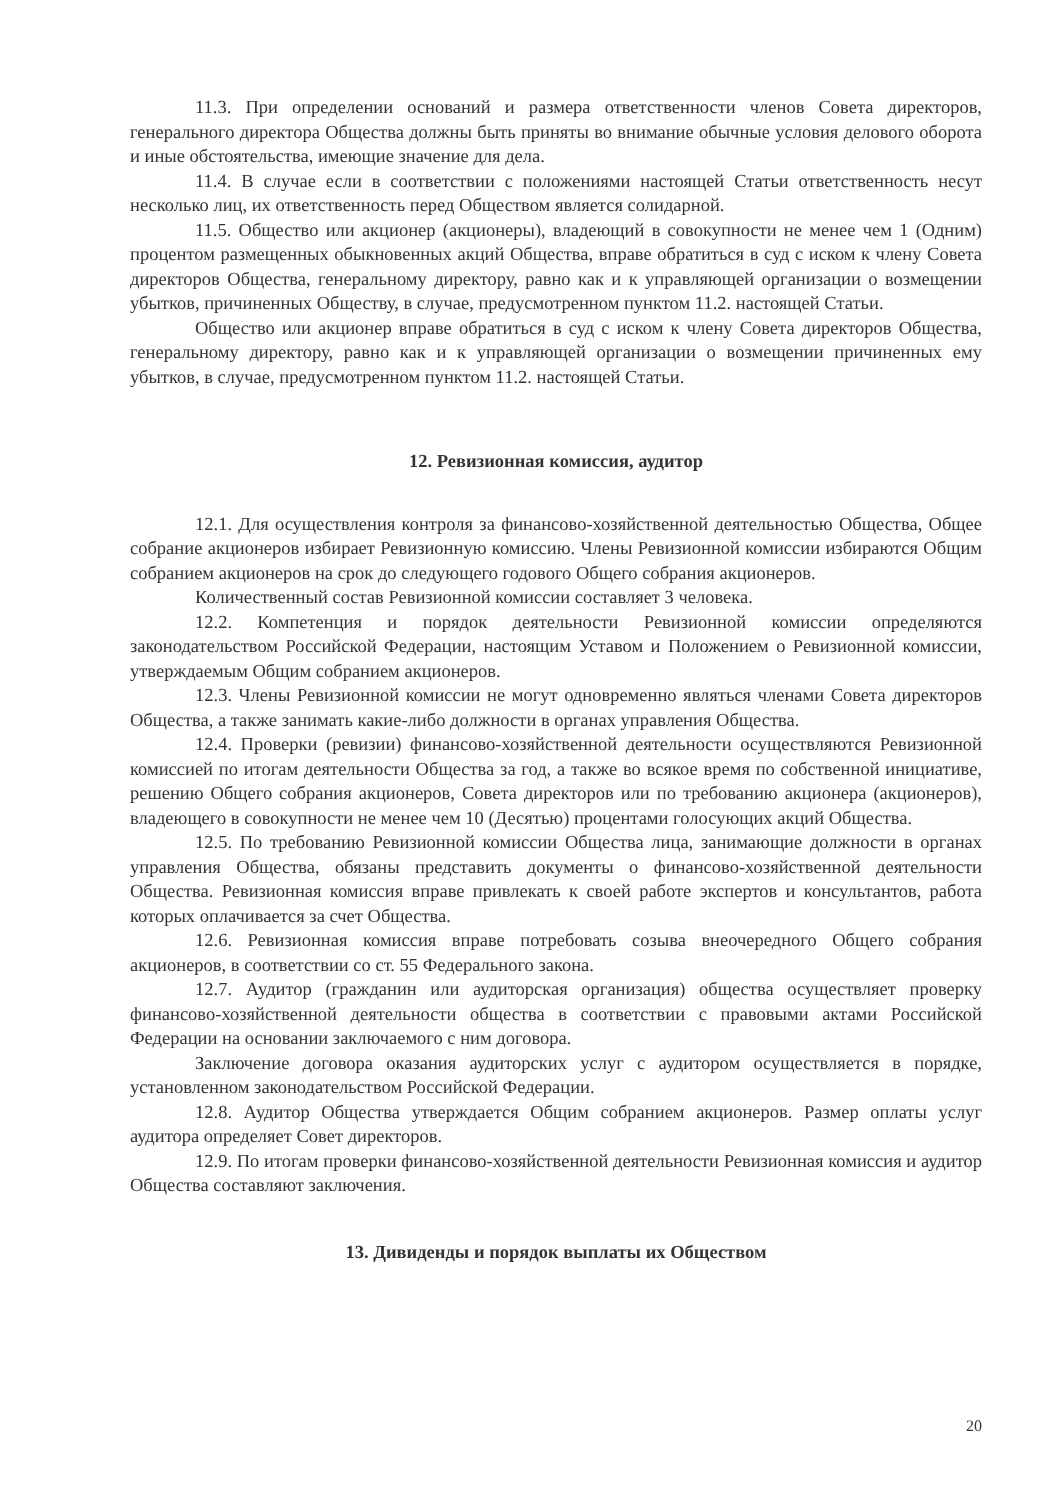11.3. При определении оснований и размера ответственности членов Совета директоров, генерального директора Общества должны быть приняты во внимание обычные условия делового оборота и иные обстоятельства, имеющие значение для дела.
11.4. В случае если в соответствии с положениями настоящей Статьи ответственность несут несколько лиц, их ответственность перед Обществом является солидарной.
11.5. Общество или акционер (акционеры), владеющий в совокупности не менее чем 1 (Одним) процентом размещенных обыкновенных акций Общества, вправе обратиться в суд с иском к члену Совета директоров Общества, генеральному директору, равно как и к управляющей организации о возмещении убытков, причиненных Обществу, в случае, предусмотренном пунктом 11.2. настоящей Статьи.
Общество или акционер вправе обратиться в суд с иском к члену Совета директоров Общества, генеральному директору, равно как и к управляющей организации о возмещении причиненных ему убытков, в случае, предусмотренном пунктом 11.2. настоящей Статьи.
12. Ревизионная комиссия, аудитор
12.1. Для осуществления контроля за финансово-хозяйственной деятельностью Общества, Общее собрание акционеров избирает Ревизионную комиссию. Члены Ревизионной комиссии избираются Общим собранием акционеров на срок до следующего годового Общего собрания акционеров.
Количественный состав Ревизионной комиссии составляет 3 человека.
12.2. Компетенция и порядок деятельности Ревизионной комиссии определяются законодательством Российской Федерации, настоящим Уставом и Положением о Ревизионной комиссии, утверждаемым Общим собранием акционеров.
12.3. Члены Ревизионной комиссии не могут одновременно являться членами Совета директоров Общества, а также занимать какие-либо должности в органах управления Общества.
12.4. Проверки (ревизии) финансово-хозяйственной деятельности осуществляются Ревизионной комиссией по итогам деятельности Общества за год, а также во всякое время по собственной инициативе, решению Общего собрания акционеров, Совета директоров или по требованию акционера (акционеров), владеющего в совокупности не менее чем 10 (Десятью) процентами голосующих акций Общества.
12.5. По требованию Ревизионной комиссии Общества лица, занимающие должности в органах управления Общества, обязаны представить документы о финансово-хозяйственной деятельности Общества. Ревизионная комиссия вправе привлекать к своей работе экспертов и консультантов, работа которых оплачивается за счет Общества.
12.6. Ревизионная комиссия вправе потребовать созыва внеочередного Общего собрания акционеров, в соответствии со ст. 55 Федерального закона.
12.7. Аудитор (гражданин или аудиторская организация) общества осуществляет проверку финансово-хозяйственной деятельности общества в соответствии с правовыми актами Российской Федерации на основании заключаемого с ним договора.
Заключение договора оказания аудиторских услуг с аудитором осуществляется в порядке, установленном законодательством Российской Федерации.
12.8. Аудитор Общества утверждается Общим собранием акционеров. Размер оплаты услуг аудитора определяет Совет директоров.
12.9. По итогам проверки финансово-хозяйственной деятельности Ревизионная комиссия и аудитор Общества составляют заключения.
13. Дивиденды и порядок выплаты их Обществом
20